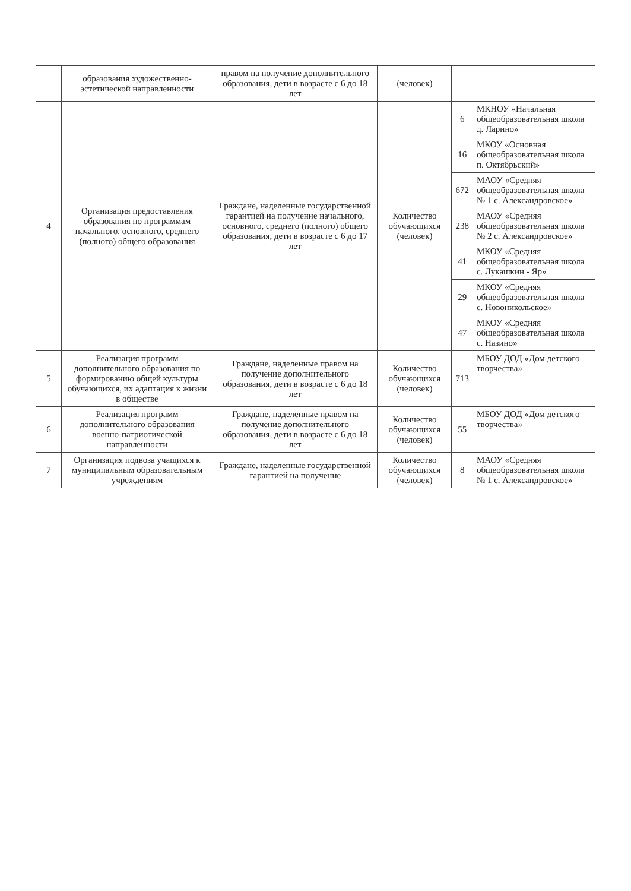| | образования художественно-эстетической направленности | правом на получение дополнительного образования, дети в возрасте с 6 до 18 лет | (человек) | | |
| 4 | Организация предоставления образования по программам начального, основного, среднего (полного) общего образования | Граждане, наделенные государственной гарантией на получение начального, основного, среднего (полного) общего образования, дети в возрасте с 6 до 17 лет | Количество обучающихся (человек) | 6 | МКНОУ «Начальная общеобразовательная школа д. Ларино» |
| | | | | 16 | МКОУ «Основная общеобразовательная школа п. Октябрьский» |
| | | | | 672 | МАОУ «Средняя общеобразовательная школа № 1 с. Александровское» |
| | | | | 238 | МАОУ «Средняя общеобразовательная школа № 2 с. Александровское» |
| | | | | 41 | МКОУ «Средняя общеобразовательная школа с. Лукашкин - Яр» |
| | | | | 29 | МКОУ «Средняя общеобразовательная школа с. Новоникольское» |
| | | | | 47 | МКОУ «Средняя общеобразовательная школа с. Назино» |
| 5 | Реализация программ дополнительного образования по формированию общей культуры обучающихся, их адаптация к жизни в обществе | Граждане, наделенные правом на получение дополнительного образования, дети в возрасте с 6 до 18 лет | Количество обучающихся (человек) | 713 | МБОУ ДОД «Дом детского творчества» |
| 6 | Реализация программ дополнительного образования военно-патриотической направленности | Граждане, наделенные правом на получение дополнительного образования, дети в возрасте с 6 до 18 лет | Количество обучающихся (человек) | 55 | МБОУ ДОД «Дом детского творчества» |
| 7 | Организация подвоза учащихся к муниципальным образовательным учреждениям | Граждане, наделенные государственной гарантией на получение | Количество обучающихся (человек) | 8 | МАОУ «Средняя общеобразовательная школа № 1 с. Александровское» |